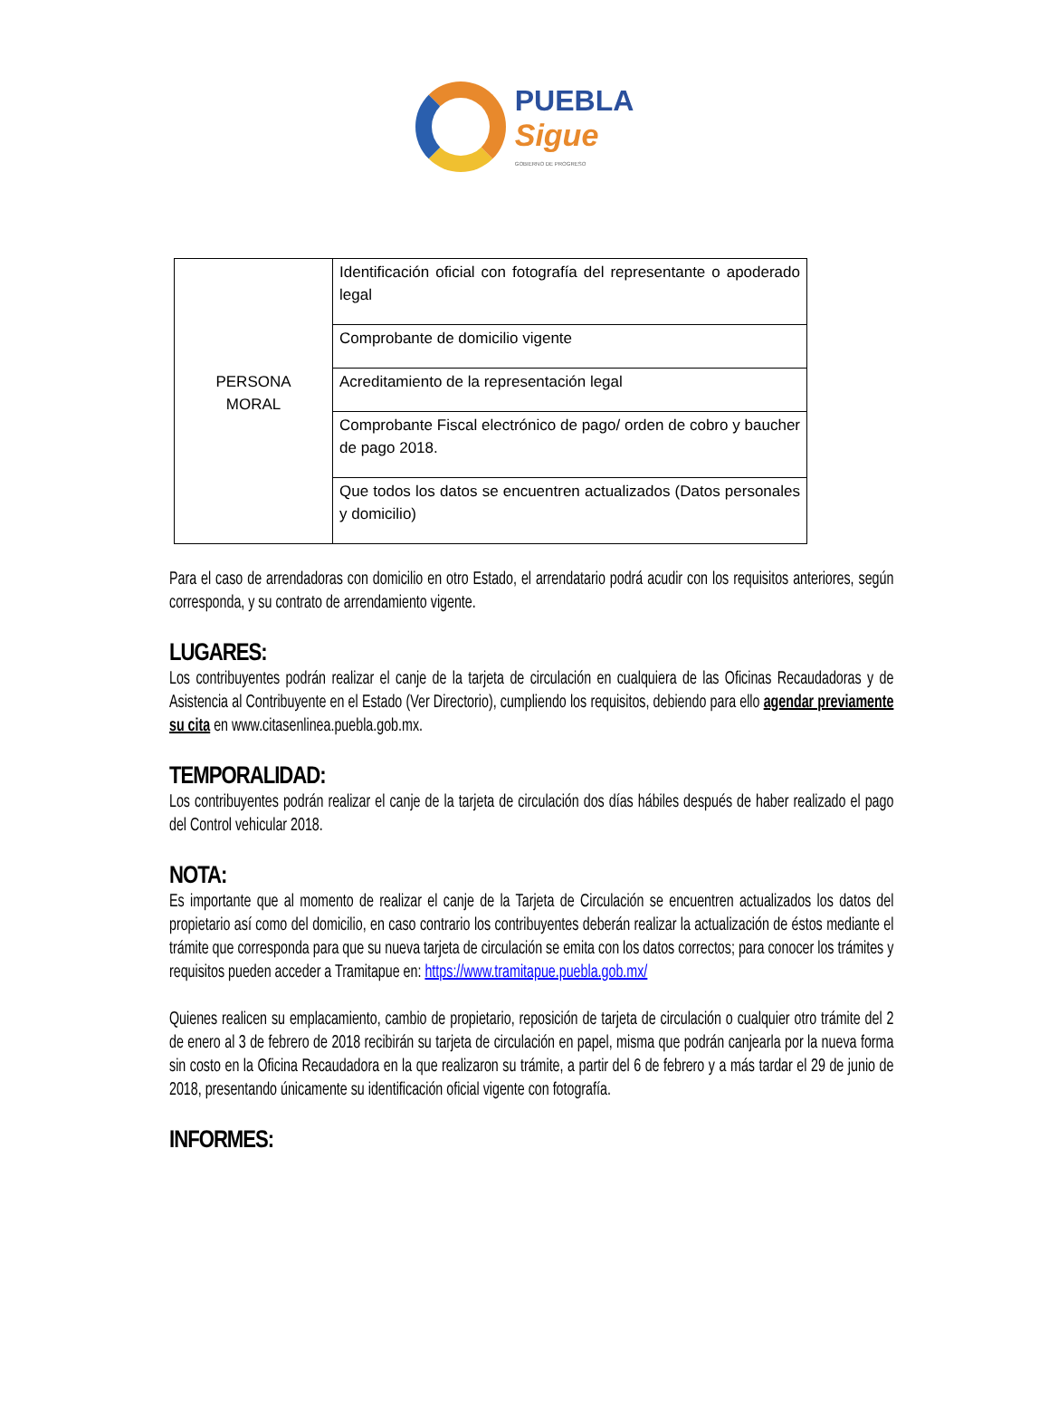PUEBLA
Sigue
GOBIERNO DE PROGRESO
| PERSONA MORAL | Identificación oficial con fotografía del representante o apoderado legal |
| | Comprobante de domicilio vigente |
| | Acreditamiento de la representación legal |
| | Comprobante Fiscal electrónico de pago/ orden de cobro y baucher de pago 2018. |
| | Que todos los datos se encuentren actualizados (Datos personales y domicilio) |
Para el caso de arrendadoras con domicilio en otro Estado, el arrendatario podrá acudir con los requisitos anteriores, según corresponda, y su contrato de arrendamiento vigente.
LUGARES:
Los contribuyentes podrán realizar el canje de la tarjeta de circulación en cualquiera de las Oficinas Recaudadoras y de Asistencia al Contribuyente en el Estado (Ver Directorio), cumpliendo los requisitos, debiendo para ello agendar previamente su cita en www.citasenlinea.puebla.gob.mx.
TEMPORALIDAD:
Los contribuyentes podrán realizar el canje de la tarjeta de circulación dos días hábiles después de haber realizado el pago del Control vehicular 2018.
NOTA:
Es importante que al momento de realizar el canje de la Tarjeta de Circulación se encuentren actualizados los datos del propietario así como del domicilio, en caso contrario los contribuyentes deberán realizar la actualización de éstos mediante el trámite que corresponda para que su nueva tarjeta de circulación se emita con los datos correctos; para conocer los trámites y requisitos pueden acceder a Tramitapue en: https://www.tramitapue.puebla.gob.mx/
Quienes realicen su emplacamiento, cambio de propietario, reposición de tarjeta de circulación o cualquier otro trámite del 2 de enero al 3 de febrero de 2018 recibirán su tarjeta de circulación en papel, misma que podrán canjearla por la nueva forma sin costo en la Oficina Recaudadora en la que realizaron su trámite, a partir del 6 de febrero y a más tardar el 29 de junio de 2018, presentando únicamente su identificación oficial vigente con fotografía.
INFORMES: